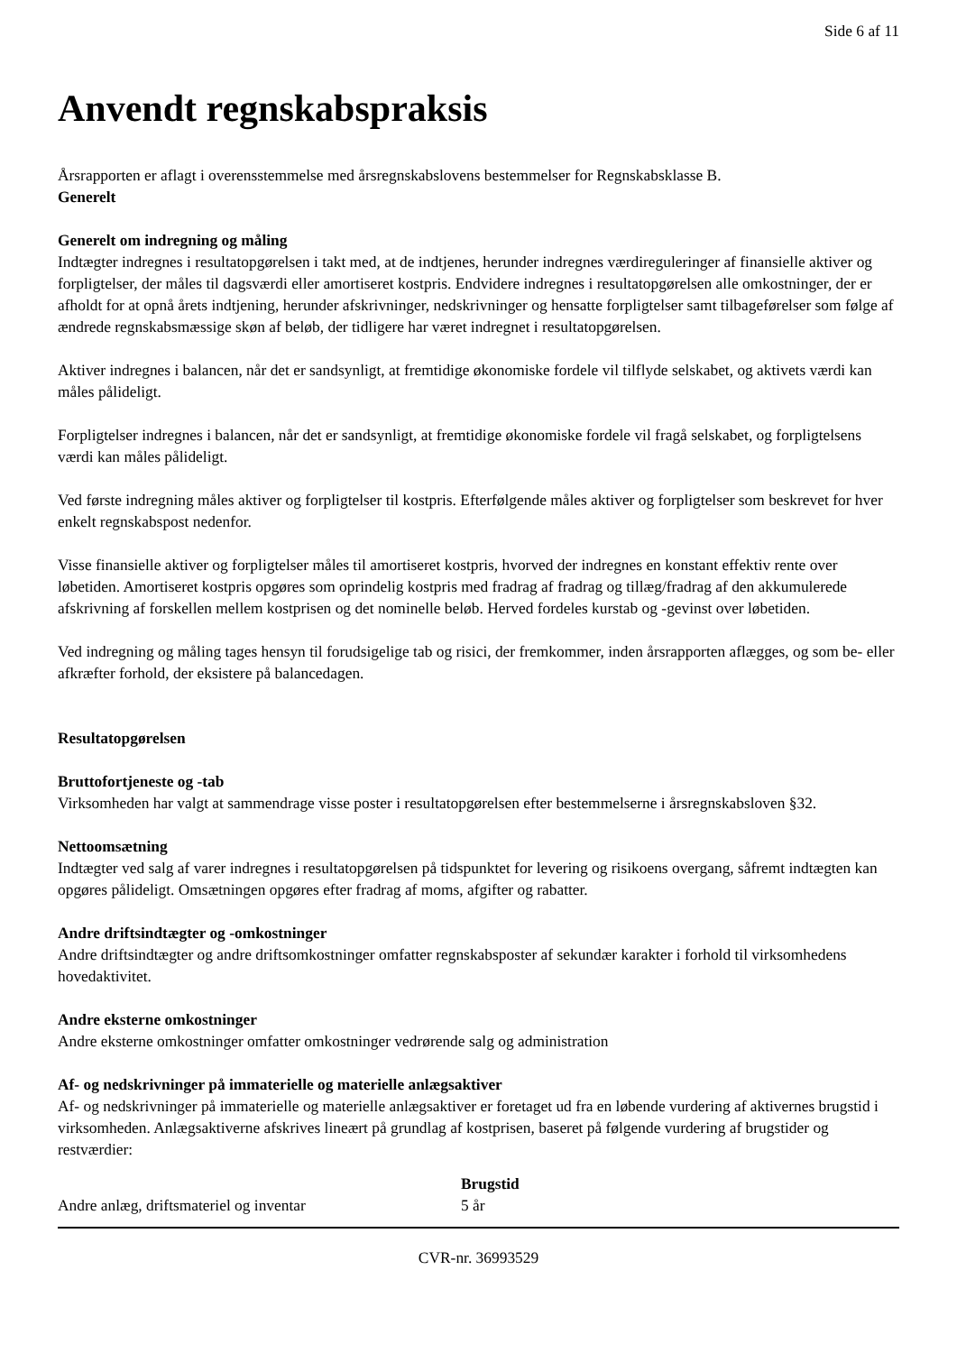Side 6 af 11
Anvendt regnskabspraksis
Årsrapporten er aflagt i overensstemmelse med årsregnskabslovens bestemmelser for Regnskabsklasse B.
Generelt
Generelt om indregning og måling
Indtægter indregnes i resultatopgørelsen i takt med, at de indtjenes, herunder indregnes værdireguleringer af finansielle aktiver og forpligtelser, der måles til dagsværdi eller amortiseret kostpris. Endvidere indregnes i resultatopgørelsen alle omkostninger, der er afholdt for at opnå årets indtjening, herunder afskrivninger, nedskrivninger og hensatte forpligtelser samt tilbageførelser som følge af ændrede regnskabsmæssige skøn af beløb, der tidligere har været indregnet i resultatopgørelsen.
Aktiver indregnes i balancen, når det er sandsynligt, at fremtidige økonomiske fordele vil tilflyde selskabet, og aktivets værdi kan måles pålideligt.
Forpligtelser indregnes i balancen, når det er sandsynligt, at fremtidige økonomiske fordele vil fragå selskabet, og forpligtelsens værdi kan måles pålideligt.
Ved første indregning måles aktiver og forpligtelser til kostpris. Efterfølgende måles aktiver og forpligtelser som beskrevet for hver enkelt regnskabspost nedenfor.
Visse finansielle aktiver og forpligtelser måles til amortiseret kostpris, hvorved der indregnes en konstant effektiv rente over løbetiden. Amortiseret kostpris opgøres som oprindelig kostpris med fradrag af fradrag og tillæg/fradrag af den akkumulerede afskrivning af forskellen mellem kostprisen og det nominelle beløb. Herved fordeles kurstab og -gevinst over løbetiden.
Ved indregning og måling tages hensyn til forudsigelige tab og risici, der fremkommer, inden årsrapporten aflægges, og som be- eller afkræfter forhold, der eksistere på balancedagen.
Resultatopgørelsen
Bruttofortjeneste og -tab
Virksomheden har valgt at sammendrage visse poster i resultatopgørelsen efter bestemmelserne i årsregnskabsloven §32.
Nettoomsætning
Indtægter ved salg af varer indregnes i resultatopgørelsen på tidspunktet for levering og risikoens overgang, såfremt indtægten kan opgøres pålideligt. Omsætningen opgøres efter fradrag af moms, afgifter og rabatter.
Andre driftsindtægter og -omkostninger
Andre driftsindtægter og andre driftsomkostninger omfatter regnskabsposter af sekundær karakter i forhold til virksomhedens hovedaktivitet.
Andre eksterne omkostninger
Andre eksterne omkostninger omfatter omkostninger vedrørende salg og administration
Af- og nedskrivninger på immaterielle og materielle anlægsaktiver
Af- og nedskrivninger på immaterielle og materielle anlægsaktiver er foretaget ud fra en løbende vurdering af aktivernes brugstid i virksomheden. Anlægsaktiverne afskrives lineært på grundlag af kostprisen, baseret på følgende vurdering af brugstider og restværdier:
| | Brugstid |
| --- | --- |
| Andre anlæg, driftsmateriel og inventar | 5 år |
CVR-nr. 36993529